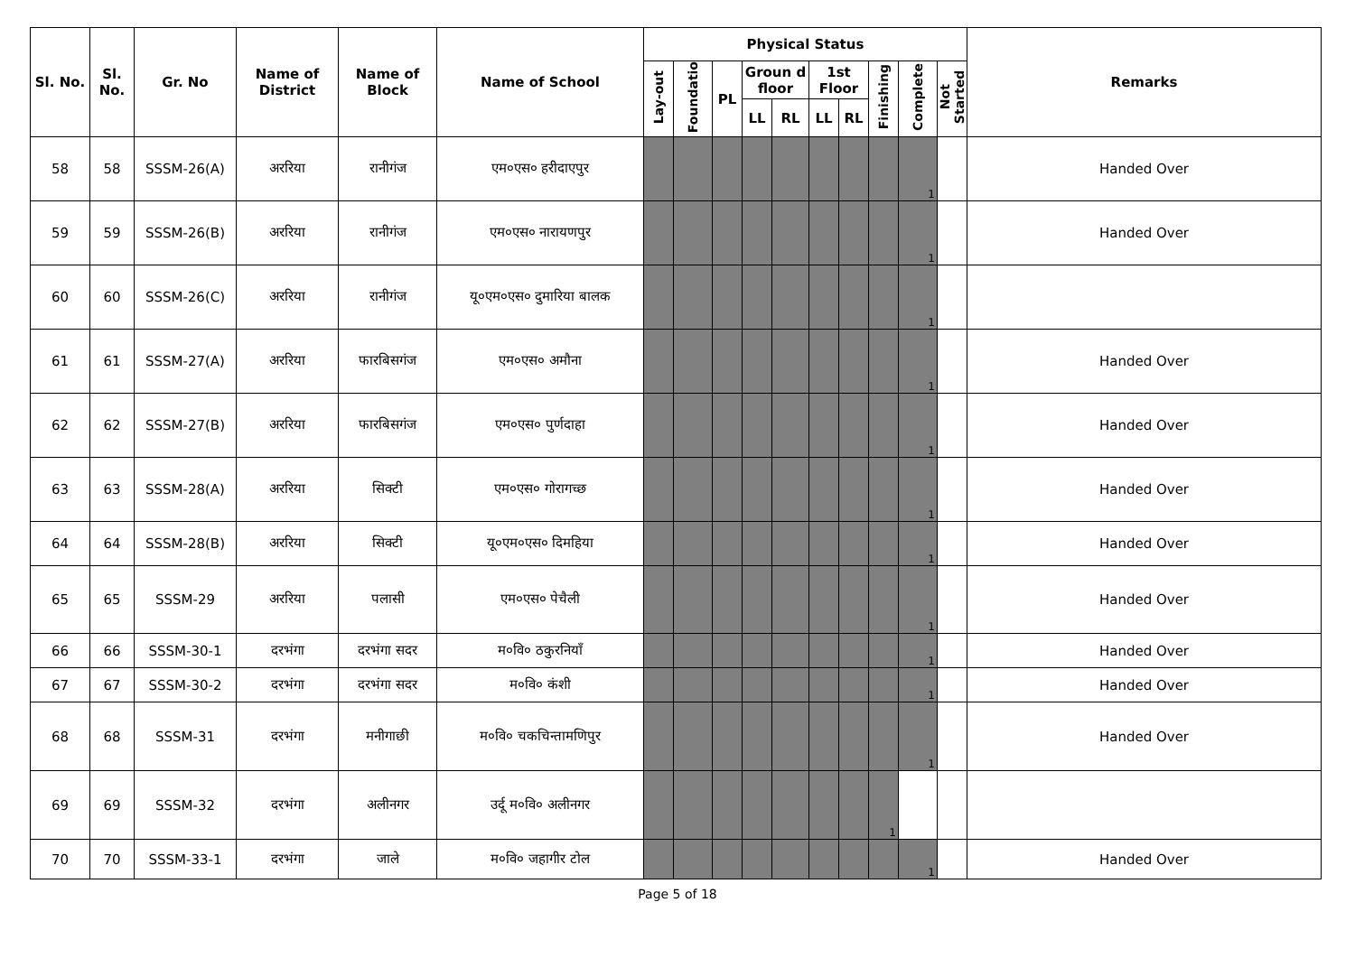| Sl. No. | Sl. No. | Gr. No | Name of District | Name of Block | Name of School | Physical Status | | | | | | | | | | Remarks |
| --- | --- | --- | --- | --- | --- | --- | --- | --- | --- | --- | --- | --- | --- | --- | --- | --- |
| | | | | | | Lay-out | Foundatio | PL | Groun d floor | | 1st Floor | | Finishing | Complete | Not Started | |
| | | | | | | | | | LL | RL | LL | RL | | | | |
| 58 | 58 | SSSM-26(A) | अररिया | रानीगंज | एम०एस० हरीदाएपुर | | | | | | | | | 1 | | Handed Over |
| 59 | 59 | SSSM-26(B) | अररिया | रानीगंज | एम०एस० नारायणपुर | | | | | | | | | 1 | | Handed Over |
| 60 | 60 | SSSM-26(C) | अररिया | रानीगंज | यू०एम०एस० दुमारिया बालक | | | | | | | | | 1 | | |
| 61 | 61 | SSSM-27(A) | अररिया | फारबिसगंज | एम०एस० अमौना | | | | | | | | | 1 | | Handed Over |
| 62 | 62 | SSSM-27(B) | अररिया | फारबिसगंज | एम०एस० पुर्णदाहा | | | | | | | | | 1 | | Handed Over |
| 63 | 63 | SSSM-28(A) | अररिया | सिक्टी | एम०एस० गोरागच्छ | | | | | | | | | 1 | | Handed Over |
| 64 | 64 | SSSM-28(B) | अररिया | सिक्टी | यू०एम०एस० दिमहिया | | | | | | | | | 1 | | Handed Over |
| 65 | 65 | SSSM-29 | अररिया | पलासी | एम०एस० पेचैली | | | | | | | | | 1 | | Handed Over |
| 66 | 66 | SSSM-30-1 | दरभंगा | दरभंगा सदर | म०वि० ठकुरनियाँ | | | | | | | | | 1 | | Handed Over |
| 67 | 67 | SSSM-30-2 | दरभंगा | दरभंगा सदर | म०वि० कंशी | | | | | | | | | 1 | | Handed Over |
| 68 | 68 | SSSM-31 | दरभंगा | मनीगाछी | म०वि० चकचिन्तामणिपुर | | | | | | | | | 1 | | Handed Over |
| 69 | 69 | SSSM-32 | दरभंगा | अलीनगर | उर्दू म०वि० अलीनगर | | | | | | | | 1 | | | |
| 70 | 70 | SSSM-33-1 | दरभंगा | जाले | म०वि० जहागीर टोल | | | | | | | | | 1 | | Handed Over |
Page 5 of 18